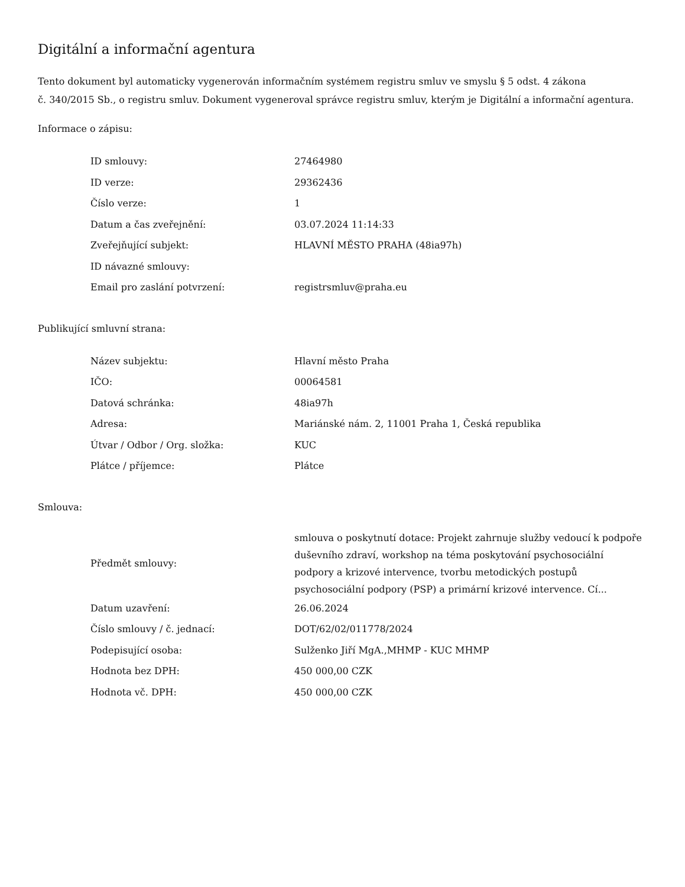Digitální a informační agentura
Tento dokument byl automaticky vygenerován informačním systémem registru smluv ve smyslu § 5 odst. 4 zákona
č. 340/2015 Sb., o registru smluv. Dokument vygeneroval správce registru smluv, kterým je Digitální a informační agentura.
Informace o zápisu:
| ID smlouvy: | 27464980 |
| ID verze: | 29362436 |
| Číslo verze: | 1 |
| Datum a čas zveřejnění: | 03.07.2024 11:14:33 |
| Zveřejňující subjekt: | HLAVNÍ MĚSTO PRAHA (48ia97h) |
| ID návazné smlouvy: | |
| Email pro zaslání potvrzení: | registrsmluv@praha.eu |
Publikující smluvní strana:
| Název subjektu: | Hlavní město Praha |
| IČO: | 00064581 |
| Datová schránka: | 48ia97h |
| Adresa: | Mariánské nám. 2, 11001 Praha 1, Česká republika |
| Útvar / Odbor / Org. složka: | KUC |
| Plátce / příjemce: | Plátce |
Smlouva:
| Předmět smlouvy: | smlouva o poskytnutí dotace: Projekt zahrnuje služby vedoucí k podpoře duševního zdraví, workshop na téma poskytování psychosociální podpory a krizové intervence, tvorbu metodických postupů psychosociální podpory (PSP) a primární krizové intervence. Cí... |
| Datum uzavření: | 26.06.2024 |
| Číslo smlouvy / č. jednací: | DOT/62/02/011778/2024 |
| Podepisující osoba: | Sulženko Jiří MgA.,MHMP - KUC MHMP |
| Hodnota bez DPH: | 450 000,00 CZK |
| Hodnota vč. DPH: | 450 000,00 CZK |